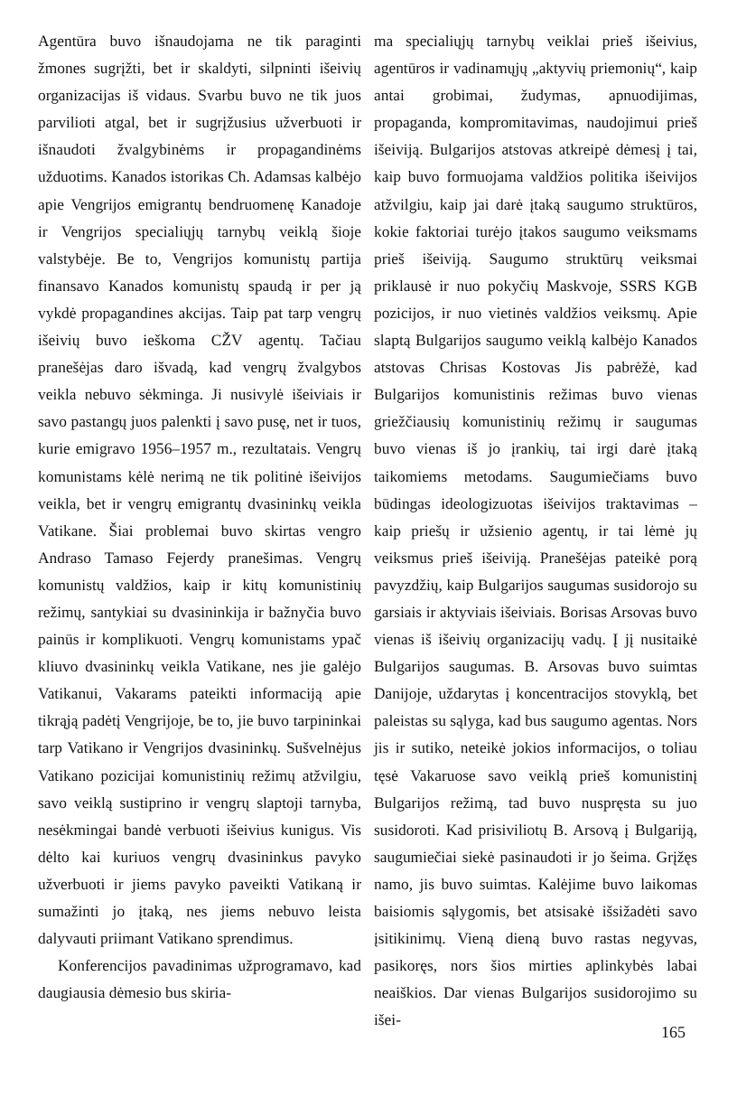Agentūra buvo išnaudojama ne tik paraginti žmones sugrįžti, bet ir skaldyti, silpninti išeivių organizacijas iš vidaus. Svarbu buvo ne tik juos parvilioti atgal, bet ir sugrįžusius užverbuoti ir išnaudoti žvalgybinėms ir propagandinėms užduotims. Kanados istorikas Ch. Adamsas kalbėjo apie Vengrijos emigrantų bendruomenę Kanadoje ir Vengrijos specialiųjų tarnybų veiklą šioje valstybėje. Be to, Vengrijos komunistų partija finansavo Kanados komunistų spaudą ir per ją vykdė propagandines akcijas. Taip pat tarp vengrų išeivių buvo ieškoma CŽV agentų. Tačiau pranešėjas daro išvadą, kad vengrų žvalgybos veikla nebuvo sėkminga. Ji nusivylė išeiviais ir savo pastangų juos palenkti į savo pusę, net ir tuos, kurie emigravo 1956–1957 m., rezultatais. Vengrų komunistams kėlė nerimą ne tik politinė išeivijos veikla, bet ir vengrų emigrantų dvasininkų veikla Vatikane. Šiai problemai buvo skirtas vengro Andraso Tamaso Fejerdy pranešimas. Vengrų komunistų valdžios, kaip ir kitų komunistinių režimų, santykiai su dvasininkija ir bažnyčia buvo painūs ir komplikuoti. Vengrų komunistams ypač kliuvo dvasininkų veikla Vatikane, nes jie galėjo Vatikanui, Vakarams pateikti informaciją apie tikrąją padėtį Vengrijoje, be to, jie buvo tarpininkai tarp Vatikano ir Vengrijos dvasininkų. Sušvelnėjus Vatikano pozicijai komunistinių režimų atžvilgiu, savo veiklą sustiprino ir vengrų slaptoji tarnyba, nesėkmingai bandė verbuoti išeivius kunigus. Vis dėlto kai kuriuos vengrų dvasininkus pavyko užverbuoti ir jiems pavyko paveikti Vatikaną ir sumažinti jo įtaką, nes jiems nebuvo leista dalyvauti priimant Vatikano sprendimus.
Konferencijos pavadinimas užprogramavo, kad daugiausia dėmesio bus skiria-
ma specialiųjų tarnybų veiklai prieš išeivius, agentūros ir vadinamųjų „aktyvių priemonių“, kaip antai grobimai, žudymas, apnuodijimas, propaganda, kompromitavimas, naudojimui prieš išeiviją. Bulgarijos atstovas atkreipė dėmesį į tai, kaip buvo formuojama valdžios politika išeivijos atžvilgiu, kaip jai darė įtaką saugumo struktūros, kokie faktoriai turėjo įtakos saugumo veiksmams prieš išeiviją. Saugumo struktūrų veiksmai priklausė ir nuo pokyčių Maskvoje, SSRS KGB pozicijos, ir nuo vietinės valdžios veiksmų. Apie slaptą Bulgarijos saugumo veiklą kalbėjo Kanados atstovas Chrisas Kostovas Jis pabrėžė, kad Bulgarijos komunistinis režimas buvo vienas griežčiausių komunistinių režimų ir saugumas buvo vienas iš jo įrankių, tai irgi darė įtaką taikomiems metodams. Saugumiečiams buvo būdingas ideologizuotas išeivijos traktavimas – kaip priešų ir užsienio agentų, ir tai lėmė jų veiksmus prieš išeiviją. Pranešėjas pateikė porą pavyzdžių, kaip Bulgarijos saugumas susidorojo su garsiais ir aktyviais išeiviais. Borisas Arsovas buvo vienas iš išeivių organizacijų vadų. Į jį nusitaikė Bulgarijos saugumas. B. Arsovas buvo suimtas Danijoje, uždarytas į koncentracijos stovyklą, bet paleistas su sąlyga, kad bus saugumo agentas. Nors jis ir sutiko, neteikė jokios informacijos, o toliau tęsė Vakaruose savo veiklą prieš komunistinį Bulgarijos režimą, tad buvo nuspręsta su juo susidoroti. Kad prisiviliotų B. Arsovą į Bulgariją, saugumiečiai siekė pasinaudoti ir jo šeima. Grįžęs namo, jis buvo suimtas. Kalėjime buvo laikomas baisiomis sąlygomis, bet atsisakė išsižadėti savo įsitikinimų. Vieną dieną buvo rastas negyvas, pasikoręs, nors šios mirties aplinkybės labai neaiškios. Dar vienas Bulgarijos susidorojimo su išei-
165